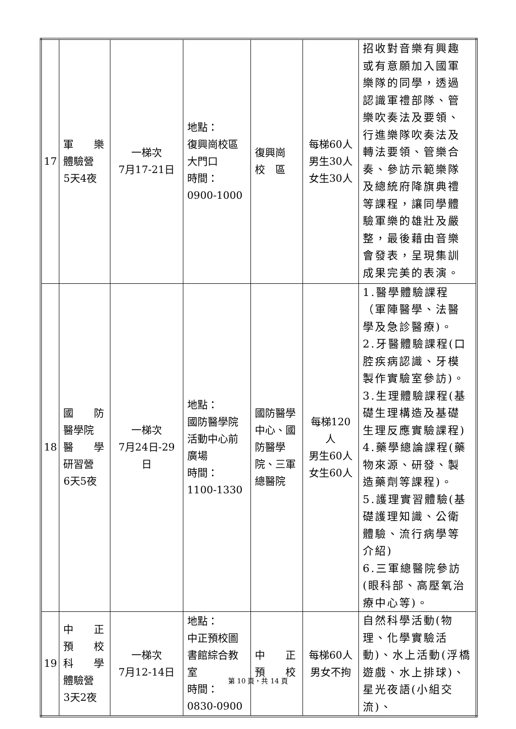| 17 | 軍 樂 體驗營 5天4夜 | 一梯次 7月17-21日 | 地點： 復興崗校區大門口 時間： 0900-1000 | 復興崗 校 區 | 每梯60人 男生30人 女生30人 | 招收對音樂有興趣或有意願加入國軍樂隊的同學，透過認識軍禮部隊、管樂吹奏法及要領、行進樂隊吹奏法及轉法要領、管樂合奏、參訪示範樂隊及總統府降旗典禮等課程，讓同學體驗軍樂的雄壯及嚴整，最後藉由音樂會發表，呈現集訓成果完美的表演。 |
| 18 | 國 防 醫學院 醫 學 研習營 6天5夜 | 一梯次 7月24日-29日 | 地點： 國防醫學院活動中心前廣場 時間： 1100-1330 | 國防醫學中心、國防醫學院、三軍總醫院 | 每梯120人 男生60人 女生60人 | 1.醫學體驗課程（軍陣醫學、法醫學及急診醫療)。 2.牙醫體驗課程(口腔疾病認識、牙模製作實驗室參訪)。 3.生理體驗課程(基礎生理構造及基礎生理反應實驗課程) 4.藥學總論課程(藥物來源、研發、製造藥劑等課程)。 5.護理實習體驗(基礎護理知識、公衛體驗、流行病學等介紹) 6.三軍總醫院參訪(眼科部、高壓氧治療中心等)。 |
| 19 | 中 正 預 校 科 學 體驗營 3天2夜 | 一梯次 7月12-14日 | 地點： 中正預校圖書館綜合教室 時間： 0830-0900 | 中 正 預 校 | 每梯60人 男女不拘 | 自然科學活動(物理、化學實驗活動)、水上活動(浮橋遊戲、水上排球)、星光夜語(小組交流)、 |
第 10 頁，共 14 頁